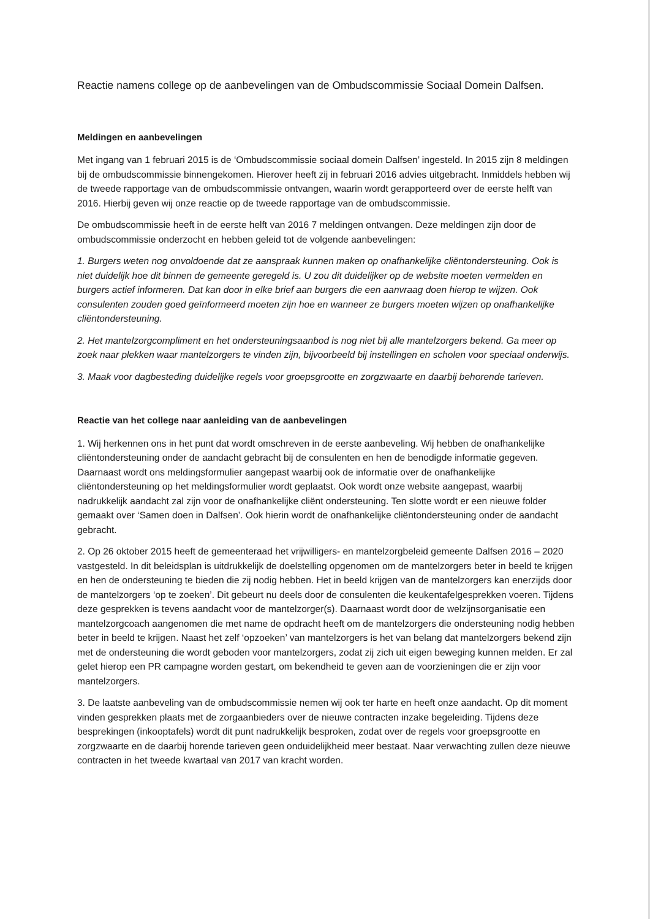Reactie namens college op de aanbevelingen van de Ombudscommissie Sociaal Domein Dalfsen.
Meldingen en aanbevelingen
Met ingang van 1 februari 2015 is de ‘Ombudscommissie sociaal domein Dalfsen’ ingesteld. In 2015 zijn 8 meldingen bij de ombudscommissie binnengekomen. Hierover heeft zij in februari 2016 advies uitgebracht. Inmiddels hebben wij de tweede rapportage van de ombudscommissie ontvangen, waarin wordt gerapporteerd over de eerste helft van 2016. Hierbij geven wij onze reactie op de tweede rapportage van de ombudscommissie.
De ombudscommissie heeft in de eerste helft van 2016 7 meldingen ontvangen. Deze meldingen zijn door de ombudscommissie onderzocht en hebben geleid tot de volgende aanbevelingen:
1. Burgers weten nog onvoldoende dat ze aanspraak kunnen maken op onafhankelijke cliëntondersteuning. Ook is niet duidelijk hoe dit binnen de gemeente geregeld is. U zou dit duidelijker op de website moeten vermelden en burgers actief informeren. Dat kan door in elke brief aan burgers die een aanvraag doen hierop te wijzen. Ook consulenten zouden goed geïnformeerd moeten zijn hoe en wanneer ze burgers moeten wijzen op onafhankelijke cliëntondersteuning.
2. Het mantelzorgcompliment en het ondersteuningsaanbod is nog niet bij alle mantelzorgers bekend. Ga meer op zoek naar plekken waar mantelzorgers te vinden zijn, bijvoorbeeld bij instellingen en scholen voor speciaal onderwijs.
3. Maak voor dagbesteding duidelijke regels voor groepsgrootte en zorgzwaarte en daarbij behorende tarieven.
Reactie van het college naar aanleiding van de aanbevelingen
1. Wij herkennen ons in het punt dat wordt omschreven in de eerste aanbeveling. Wij hebben de onafhankelijke cliëntondersteuning onder de aandacht gebracht bij de consulenten en hen de benodigde informatie gegeven. Daarnaast wordt ons meldingsformulier aangepast waarbij ook de informatie over de onafhankelijke cliëntondersteuning op het meldingsformulier wordt geplaatst. Ook wordt onze website aangepast, waarbij nadrukkelijk aandacht zal zijn voor de onafhankelijke cliënt ondersteuning. Ten slotte wordt er een nieuwe folder gemaakt over ‘Samen doen in Dalfsen’. Ook hierin wordt de onafhankelijke cliëntondersteuning onder de aandacht gebracht.
2. Op 26 oktober 2015 heeft de gemeenteraad het vrijwilligers- en mantelzorgbeleid gemeente Dalfsen 2016 – 2020 vastgesteld. In dit beleidsplan is uitdrukkelijk de doelstelling opgenomen om de mantelzorgers beter in beeld te krijgen en hen de ondersteuning te bieden die zij nodig hebben. Het in beeld krijgen van de mantelzorgers kan enerzijds door de mantelzorgers ‘op te zoeken’. Dit gebeurt nu deels door de consulenten die keukentafelgesprekken voeren. Tijdens deze gesprekken is tevens aandacht voor de mantelzorger(s). Daarnaast wordt door de welzijnsorganisatie een mantelzorgcoach aangenomen die met name de opdracht heeft om de mantelzorgers die ondersteuning nodig hebben beter in beeld te krijgen. Naast het zelf ‘opzoeken’ van mantelzorgers is het van belang dat mantelzorgers bekend zijn met de ondersteuning die wordt geboden voor mantelzorgers, zodat zij zich uit eigen beweging kunnen melden. Er zal gelet hierop een PR campagne worden gestart, om bekendheid te geven aan de voorzieningen die er zijn voor mantelzorgers.
3. De laatste aanbeveling van de ombudscommissie nemen wij ook ter harte en heeft onze aandacht. Op dit moment vinden gesprekken plaats met de zorgaanbieders over de nieuwe contracten inzake begeleiding. Tijdens deze besprekingen (inkooptafels) wordt dit punt nadrukkelijk besproken, zodat over de regels voor groepsgrootte en zorgzwaarte en de daarbij horende tarieven geen onduidelijkheid meer bestaat. Naar verwachting zullen deze nieuwe contracten in het tweede kwartaal van 2017 van kracht worden.